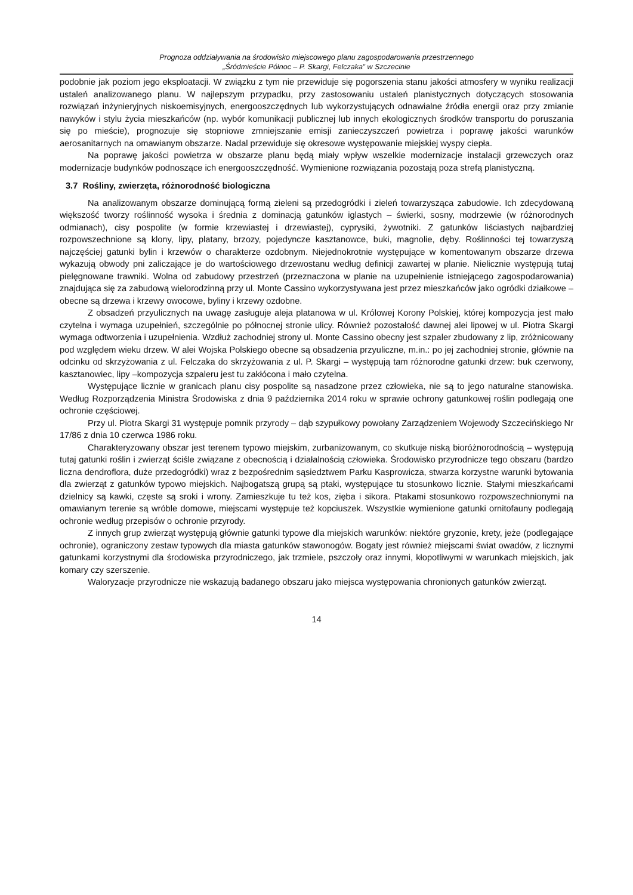Prognoza oddziaływania na środowisko miejscowego planu zagospodarowania przestrzennego
„Śródmieście Północ – P. Skargi, Felczaka” w Szczecinie
podobnie jak poziom jego eksploatacji. W związku z tym nie przewiduje się pogorszenia stanu jakości atmosfery w wyniku realizacji ustaleń analizowanego planu. W najlepszym przypadku, przy zastosowaniu ustaleń planistycznych dotyczących stosowania rozwiązań inżynieryjnych niskoemisyjnych, energooszczędnych lub wykorzystujących odnawialne źródła energii oraz przy zmianie nawyków i stylu życia mieszkańców (np. wybór komunikacji publicznej lub innych ekologicznych środków transportu do poruszania się po mieście), prognozuje się stopniowe zmniejszanie emisji zanieczyszczeń powietrza i poprawę jakości warunków aerosanitarnych na omawianym obszarze. Nadal przewiduje się okresowe występowanie miejskiej wyspy ciepła.
Na poprawę jakości powietrza w obszarze planu będą miały wpływ wszelkie modernizacje instalacji grzewczych oraz modernizacje budynków podnoszące ich energooszczędność. Wymienione rozwiązania pozostają poza strefą planistyczną.
3.7 Rośliny, zwierzęta, różnorodność biologiczna
Na analizowanym obszarze dominującą formą zieleni są przedogródki i zieleń towarzysząca zabudowie. Ich zdecydowaną większość tworzy roślinność wysoka i średnia z dominacją gatunków iglastych – świerki, sosny, modrzewie (w różnorodnych odmianach), cisy pospolite (w formie krzewiastej i drzewiastej), cyprysiki, żywotniki. Z gatunków liściastych najbardziej rozpowszechnione są klony, lipy, platany, brzozy, pojedyncze kasztanowce, buki, magnolie, dęby. Roślinności tej towarzyszą najczęściej gatunki bylin i krzewów o charakterze ozdobnym. Niejednokrotnie występujące w komentowanym obszarze drzewa wykazują obwody pni zaliczające je do wartościowego drzewostanu według definicji zawartej w planie. Nielicznie występują tutaj pielęgnowane trawniki. Wolna od zabudowy przestrzeń (przeznaczona w planie na uzupełnienie istniejącego zagospodarowania) znajdująca się za zabudową wielorodzinną przy ul. Monte Cassino wykorzystywana jest przez mieszkańców jako ogródki działkowe – obecne są drzewa i krzewy owocowe, byliny i krzewy ozdobne.
Z obsadzeń przyulicznych na uwagę zasługuje aleja platanowa w ul. Królowej Korony Polskiej, której kompozycja jest mało czytelna i wymaga uzupełnień, szczególnie po północnej stronie ulicy. Również pozostałość dawnej alei lipowej w ul. Piotra Skargi wymaga odtworzenia i uzupełnienia. Wzdłuż zachodniej strony ul. Monte Cassino obecny jest szpaler zbudowany z lip, zróżnicowany pod względem wieku drzew. W alei Wojska Polskiego obecne są obsadzenia przyuliczne, m.in.: po jej zachodniej stronie, głównie na odcinku od skrzyżowania z ul. Felczaka do skrzyżowania z ul. P. Skargi – występują tam różnorodne gatunki drzew: buk czerwony, kasztanowiec, lipy –kompozycja szpaleru jest tu zakłócona i mało czytelna.
Występujące licznie w granicach planu cisy pospolite są nasadzone przez człowieka, nie są to jego naturalne stanowiska. Według Rozporządzenia Ministra Środowiska z dnia 9 października 2014 roku w sprawie ochrony gatunkowej roślin podlegają one ochronie częściowej.
Przy ul. Piotra Skargi 31 występuje pomnik przyrody – dąb szypułkowy powołany Zarządzeniem Wojewody Szczecińskiego Nr 17/86 z dnia 10 czerwca 1986 roku.
Charakteryzowany obszar jest terenem typowo miejskim, zurbanizowanym, co skutkuje niską bioróżnorodnością – występują tutaj gatunki roślin i zwierząt ściśle związane z obecnością i działalnością człowieka. Środowisko przyrodnicze tego obszaru (bardzo liczna dendroflora, duże przedogródki) wraz z bezpośrednim sąsiedztwem Parku Kasprowicza, stwarza korzystne warunki bytowania dla zwierząt z gatunków typowo miejskich. Najbogatszą grupą są ptaki, występujące tu stosunkowo licznie. Stałymi mieszkańcami dzielnicy są kawki, częste są sroki i wrony. Zamieszkuje tu też kos, zięba i sikora. Ptakami stosunkowo rozpowszechnionymi na omawianym terenie są wróble domowe, miejscami występuje też kopciuszek. Wszystkie wymienione gatunki ornitofauny podlegają ochronie według przepisów o ochronie przyrody.
Z innych grup zwierząt występują głównie gatunki typowe dla miejskich warunków: niektóre gryzonie, krety, jeże (podlegające ochronie), ograniczony zestaw typowych dla miasta gatunków stawonogów. Bogaty jest również miejscami świat owadów, z licznymi gatunkami korzystnymi dla środowiska przyrodniczego, jak trzmiele, pszczoły oraz innymi, kłopotliwymi w warunkach miejskich, jak komary czy szerszenie.
Waloryzacje przyrodnicze nie wskazują badanego obszaru jako miejsca występowania chronionych gatunków zwierząt.
14